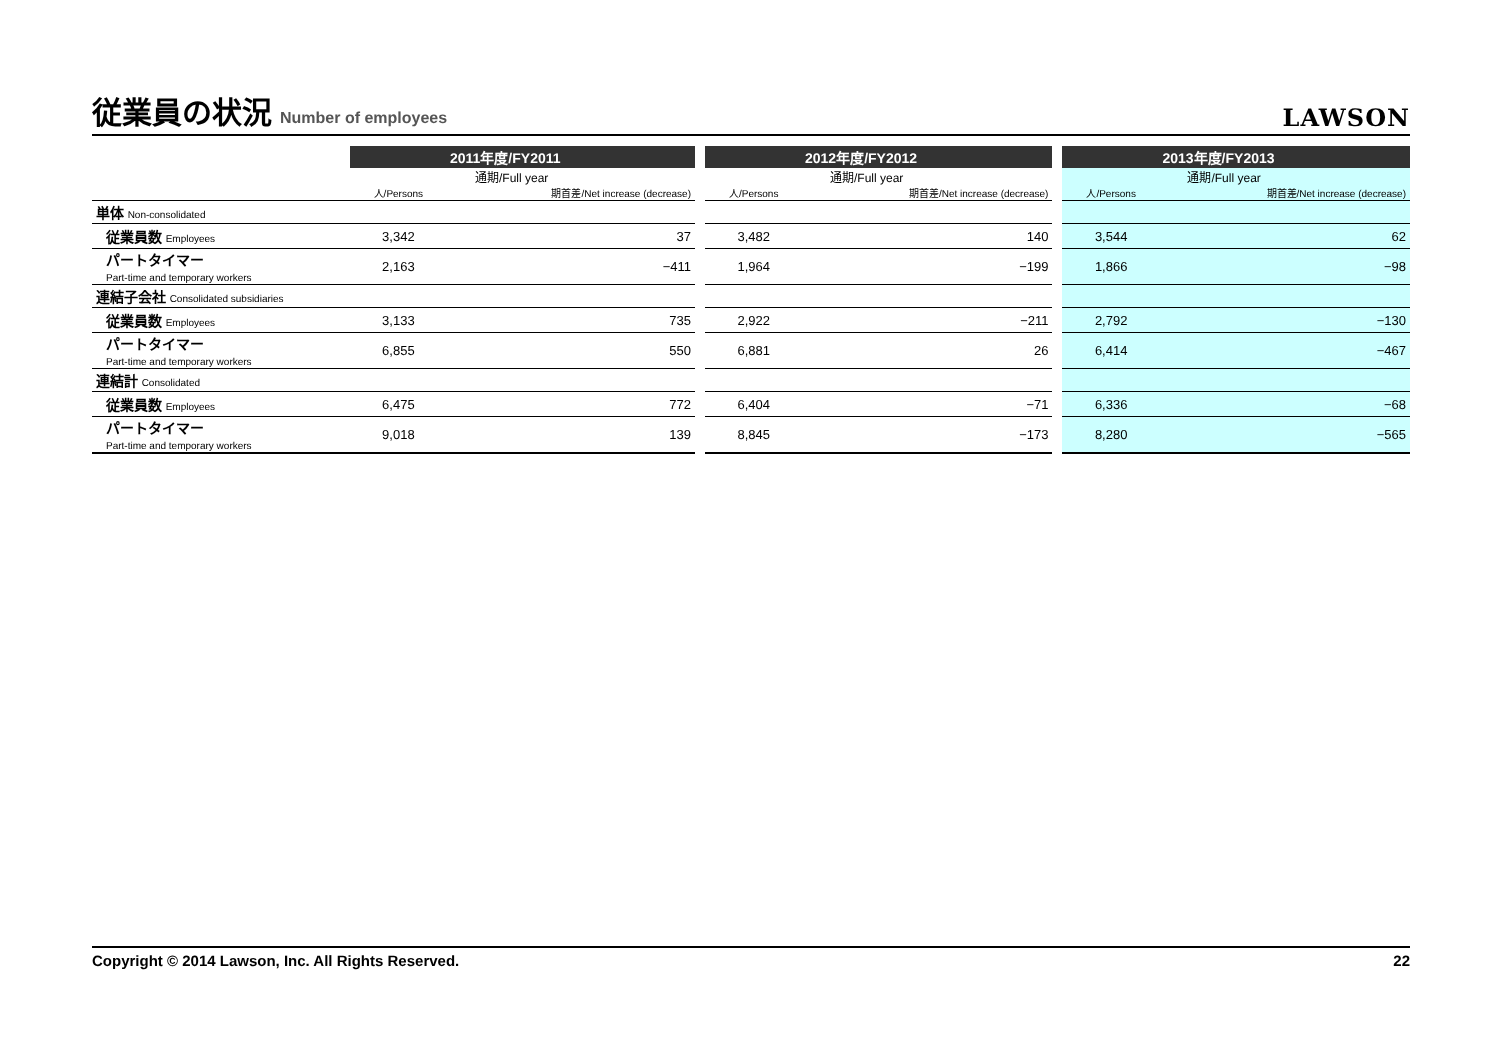従業員の状況 Number of employees
LAWSON
| | 2011年度/FY2011 | | | 2012年度/FY2012 | | | 2013年度/FY2013 | |
| | 通期/Full year | | | 通期/Full year | | | 通期/Full year | |
| | 人/Persons | 期首差/Net increase (decrease) | | 人/Persons | 期首差/Net increase (decrease) | | 人/Persons | 期首差/Net increase (decrease) |
| 単体 Non-consolidated | | | | | | | | |
| 従業員数 Employees | 3,342 | 37 | | 3,482 | 140 | | 3,544 | 62 |
| パートタイマー Part-time and temporary workers | 2,163 | −411 | | 1,964 | −199 | | 1,866 | −98 |
| 連結子会社 Consolidated subsidiaries | | | | | | | | |
| 従業員数 Employees | 3,133 | 735 | | 2,922 | −211 | | 2,792 | −130 |
| パートタイマー Part-time and temporary workers | 6,855 | 550 | | 6,881 | 26 | | 6,414 | −467 |
| 連結計 Consolidated | | | | | | | | |
| 従業員数 Employees | 6,475 | 772 | | 6,404 | −71 | | 6,336 | −68 |
| パートタイマー Part-time and temporary workers | 9,018 | 139 | | 8,845 | −173 | | 8,280 | −565 |
Copyright © 2014 Lawson, Inc. All Rights Reserved. 22